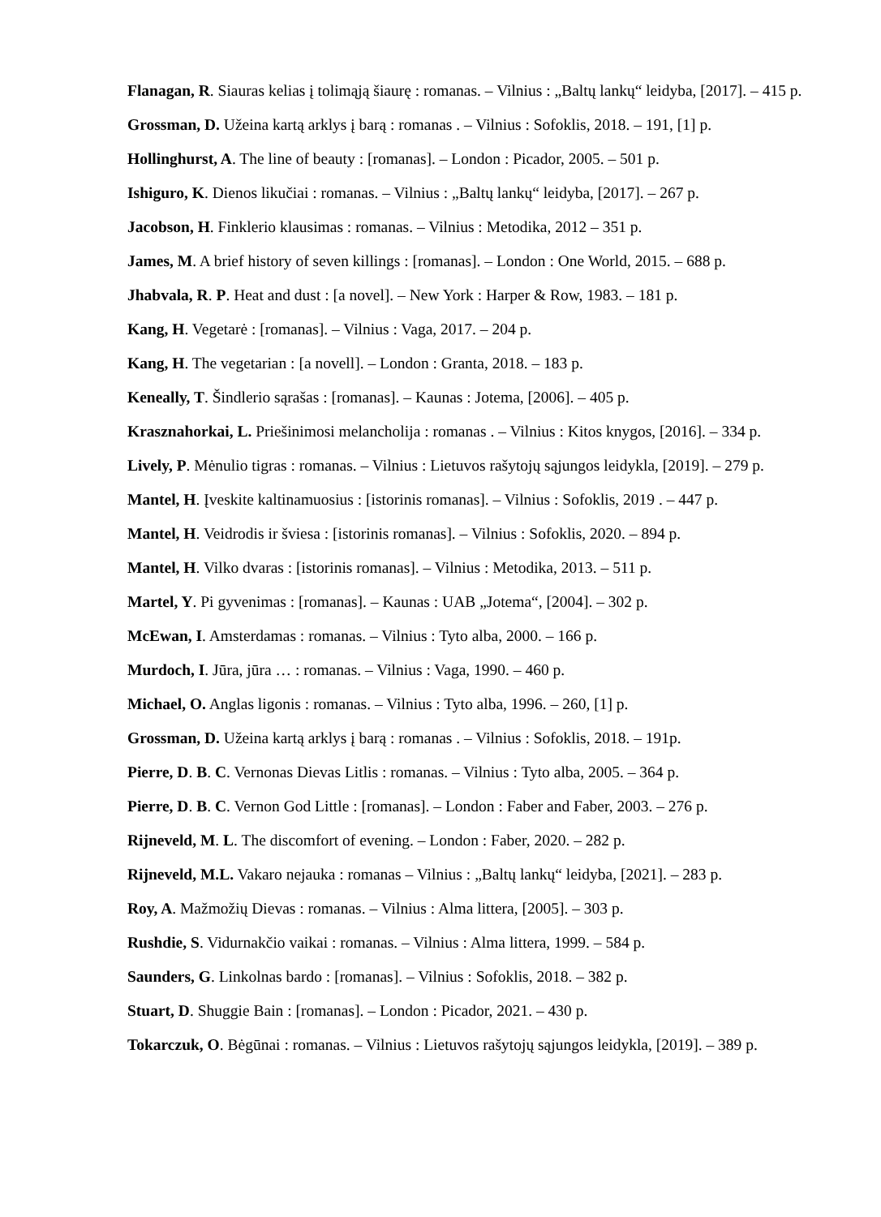Flanagan, R. Siauras kelias į tolimąją šiaurę : romanas. – Vilnius : „Baltų lankų“ leidyba, [2017]. – 415 p.
Grossman, D. Užeina kartą arklys į barą : romanas . – Vilnius : Sofoklis, 2018. – 191, [1] p.
Hollinghurst, A. The line of beauty : [romanas]. – London : Picador, 2005. – 501 p.
Ishiguro, K. Dienos likučiai : romanas. – Vilnius : „Baltų lankų“ leidyba, [2017]. – 267 p.
Jacobson, H. Finklerio klausimas : romanas. – Vilnius : Metodika, 2012 – 351 p.
James, M. A brief history of seven killings : [romanas]. – London : One World, 2015. – 688 p.
Jhabvala, R. P. Heat and dust : [a novel]. – New York : Harper & Row, 1983. – 181 p.
Kang, H. Vegetarė : [romanas]. – Vilnius : Vaga, 2017. – 204 p.
Kang, H. The vegetarian : [a novell]. – London : Granta, 2018. – 183 p.
Keneally, T. Šindlerio sąrašas : [romanas]. – Kaunas : Jotema, [2006]. – 405 p.
Krasznahorkai, L. Priešinimosi melancholija : romanas . – Vilnius : Kitos knygos, [2016]. – 334 p.
Lively, P. Mėnulio tigras : romanas. – Vilnius : Lietuvos rašytojų sąjungos leidykla, [2019]. – 279 p.
Mantel, H. Įveskite kaltinamuosius : [istorinis romanas]. – Vilnius : Sofoklis, 2019 . – 447 p.
Mantel, H. Veidrodis ir šviesa : [istorinis romanas]. – Vilnius : Sofoklis, 2020. – 894 p.
Mantel, H. Vilko dvaras : [istorinis romanas]. – Vilnius : Metodika, 2013. – 511 p.
Martel, Y. Pi gyvenimas : [romanas]. – Kaunas : UAB „Jotema“, [2004]. – 302 p.
McEwan, I. Amsterdamas : romanas. – Vilnius : Tyto alba, 2000. – 166 p.
Murdoch, I. Jūra, jūra … : romanas. – Vilnius : Vaga, 1990. – 460 p.
Michael, O. Anglas ligonis : romanas. – Vilnius : Tyto alba, 1996. – 260, [1] p.
Grossman, D. Užeina kartą arklys į barą : romanas . – Vilnius : Sofoklis, 2018. – 191p.
Pierre, D. B. C. Vernonas Dievas Litlis : romanas. – Vilnius : Tyto alba, 2005. – 364 p.
Pierre, D. B. C. Vernon God Little : [romanas]. – London : Faber and Faber, 2003. – 276 p.
Rijneveld, M. L. The discomfort of evening. – London : Faber, 2020. – 282 p.
Rijneveld, M.L. Vakaro nejauka : romanas – Vilnius : „Baltų lankų“ leidyba, [2021]. – 283 p.
Roy, A. Mažmožių Dievas : romanas. – Vilnius : Alma littera, [2005]. – 303 p.
Rushdie, S. Vidurnakčio vaikai : romanas. – Vilnius : Alma littera, 1999. – 584 p.
Saunders, G. Linkolnas bardo : [romanas]. – Vilnius : Sofoklis, 2018. – 382 p.
Stuart, D. Shuggie Bain : [romanas]. – London : Picador, 2021. – 430 p.
Tokarczuk, O. Bėgūnai : romanas. – Vilnius : Lietuvos rašytojų sąjungos leidykla, [2019]. – 389 p.